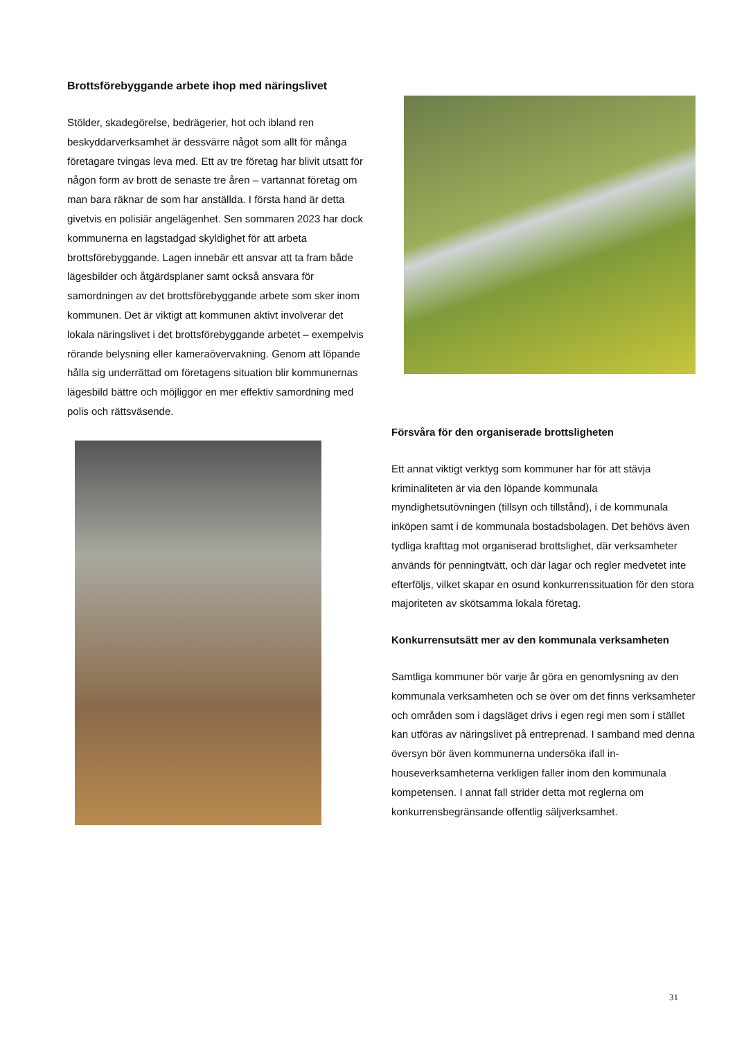Brottsförebyggande arbete ihop med näringslivet
Stölder, skadegörelse, bedrägerier, hot och ibland ren beskyddarverksamhet är dessvärre något som allt för många företagare tvingas leva med. Ett av tre företag har blivit utsatt för någon form av brott de senaste tre åren – vartannat företag om man bara räknar de som har anställda. I första hand är detta givetvis en polisiär angelägenhet. Sen sommaren 2023 har dock kommunerna en lagstadgad skyldighet för att arbeta brottsförebyggande. Lagen innebär ett ansvar att ta fram både lägesbilder och åtgärdsplaner samt också ansvara för samordningen av det brottsförebyggande arbete som sker inom kommunen. Det är viktigt att kommunen aktivt involverar det lokala näringslivet i det brottsförebyggande arbetet – exempelvis rörande belysning eller kameraövervakning. Genom att löpande hålla sig underrättad om företagens situation blir kommunernas lägesbild bättre och möjliggör en mer effektiv samordning med polis och rättsväsende.
Försvåra för den organiserade brottsligheten
Ett annat viktigt verktyg som kommuner har för att stävja kriminaliteten är via den löpande kommunala myndighetsutövningen (tillsyn och tillstånd), i de kommunala inköpen samt i de kommunala bostadsbolagen. Det behövs även tydliga krafttag mot organiserad brottslighet, där verksamheter används för penningtvätt, och där lagar och regler medvetet inte efterföljs, vilket skapar en osund konkurrenssituation för den stora majoriteten av skötsamma lokala företag.
Konkurrensutsätt mer av den kommunala verksamheten
Samtliga kommuner bör varje år göra en genomlysning av den kommunala verksamheten och se över om det finns verksamheter och områden som i dagsläget drivs i egen regi men som i stället kan utföras av näringslivet på entreprenad. I samband med denna översyn bör även kommunerna undersöka ifall in-houseverksamheterna verkligen faller inom den kommunala kompetensen. I annat fall strider detta mot reglerna om konkurrensbegränsande offentlig säljverksamhet.
31